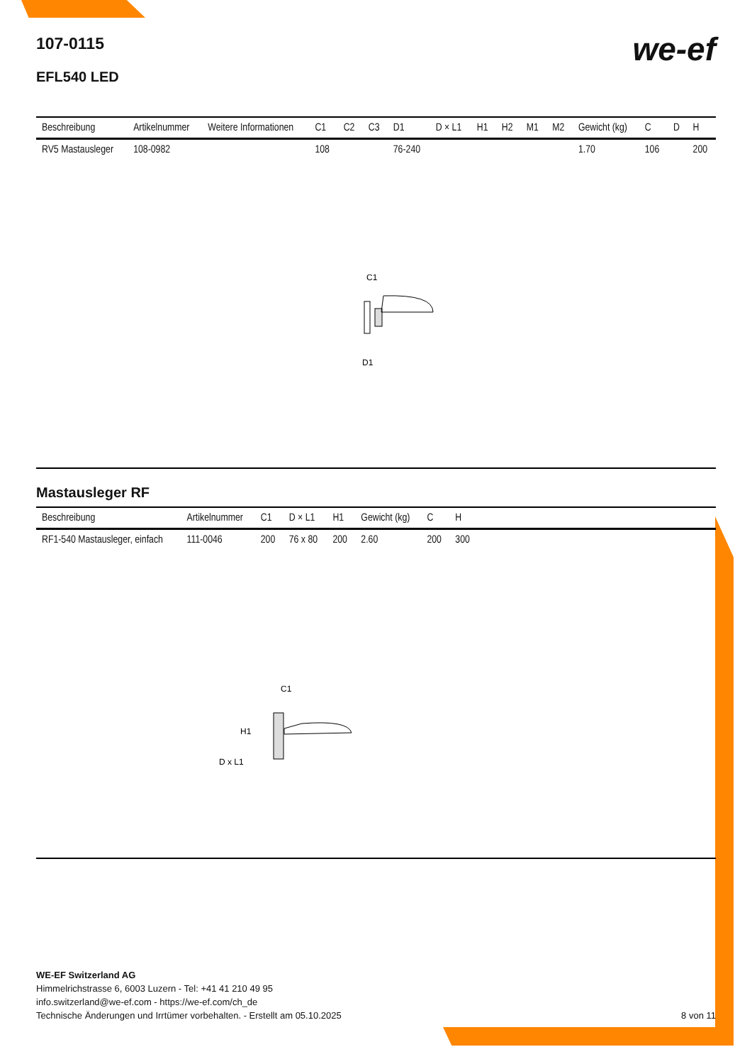107-0115
we-ef
EFL540 LED
| Beschreibung | Artikelnummer | Weitere Informationen | C1 | C2 | C3 | D1 | D × L1 | H1 | H2 | M1 | M2 | Gewicht (kg) | C | D | H |
| --- | --- | --- | --- | --- | --- | --- | --- | --- | --- | --- | --- | --- | --- | --- | --- |
| RV5 Mastausleger | 108-0982 | | 108 | | | 76-240 | | | | | | 1.70 | 106 | | 200 |
C1
D1
Mastausleger RF
| Beschreibung | Artikelnummer | C1 | D × L1 | H1 | Gewicht (kg) | C | H | |
| --- | --- | --- | --- | --- | --- | --- | --- | --- |
| RF1-540 Mastausleger, einfach | 111-0046 | 200 | 76 x 80 | 200 | 2.60 | 200 | 300 | |
C1
H1
D x L1
WE-EF Switzerland AG
Himmelrichstrasse 6, 6003 Luzern - Tel: +41 41 210 49 95
info.switzerland@we-ef.com - https://we-ef.com/ch_de
Technische Änderungen und Irrtümer vorbehalten. - Erstellt am 05.10.2025 8 von 11